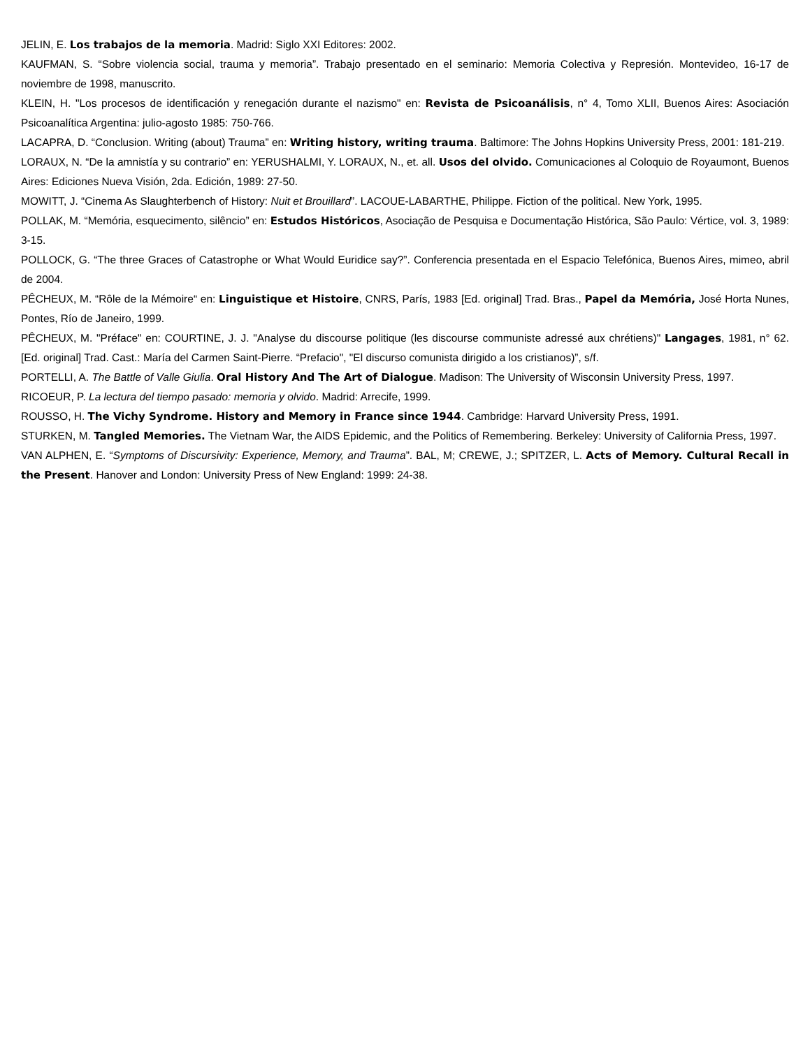JELIN, E. Los trabajos de la memoria. Madrid: Siglo XXI Editores: 2002.
KAUFMAN, S. “Sobre violencia social, trauma y memoria”. Trabajo presentado en el seminario: Memoria Colectiva y Represión. Montevideo, 16-17 de noviembre de 1998, manuscrito.
KLEIN, H. "Los procesos de identificación y renegación durante el nazismo" en: Revista de Psicoanálisis, n° 4, Tomo XLII, Buenos Aires: Asociación Psicoanalítica Argentina: julio-agosto 1985: 750-766.
LACAPRA, D. “Conclusion. Writing (about) Trauma” en: Writing history, writing trauma. Baltimore: The Johns Hopkins University Press, 2001: 181-219.
LORAUX, N. “De la amnistía y su contrario” en: YERUSHALMI, Y. LORAUX, N., et. all. Usos del olvido. Comunicaciones al Coloquio de Royaumont, Buenos Aires: Ediciones Nueva Visión, 2da. Edición, 1989: 27-50.
MOWITT, J. “Cinema As Slaughterbench of History: Nuit et Brouillard”. LACOUE-LABARTHE, Philippe. Fiction of the political. New York, 1995.
POLLAK, M. “Memória, esquecimento, silêncio” en: Estudos Históricos, Asociação de Pesquisa e Documentação Histórica, São Paulo: Vértice, vol. 3, 1989: 3-15.
POLLOCK, G. “The three Graces of Catastrophe or What Would Euridice say?”. Conferencia presentada en el Espacio Telefónica, Buenos Aires, mimeo, abril de 2004.
PÊCHEUX, M. “Rôle de la Mémoire“ en: Linguistique et Histoire, CNRS, París, 1983 [Ed. original] Trad. Bras., Papel da Memória, José Horta Nunes, Pontes, Río de Janeiro, 1999.
PÊCHEUX, M. "Préface" en: COURTINE, J. J. "Analyse du discourse politique (les discourse communiste adressé aux chrétiens)" Langages, 1981, n° 62. [Ed. original] Trad. Cast.: María del Carmen Saint-Pierre. “Prefacio", "El discurso comunista dirigido a los cristianos)”, s/f.
PORTELLI, A. The Battle of Valle Giulia. Oral History And The Art of Dialogue. Madison: The University of Wisconsin University Press, 1997.
RICOEUR, P. La lectura del tiempo pasado: memoria y olvido. Madrid: Arrecife, 1999.
ROUSSO, H. The Vichy Syndrome. History and Memory in France since 1944. Cambridge: Harvard University Press, 1991.
STURKEN, M. Tangled Memories. The Vietnam War, the AIDS Epidemic, and the Politics of Remembering. Berkeley: University of California Press, 1997.
VAN ALPHEN, E. “Symptoms of Discursivity: Experience, Memory, and Trauma”. BAL, M; CREWE, J.; SPITZER, L. Acts of Memory. Cultural Recall in the Present. Hanover and London: University Press of New England: 1999: 24-38.